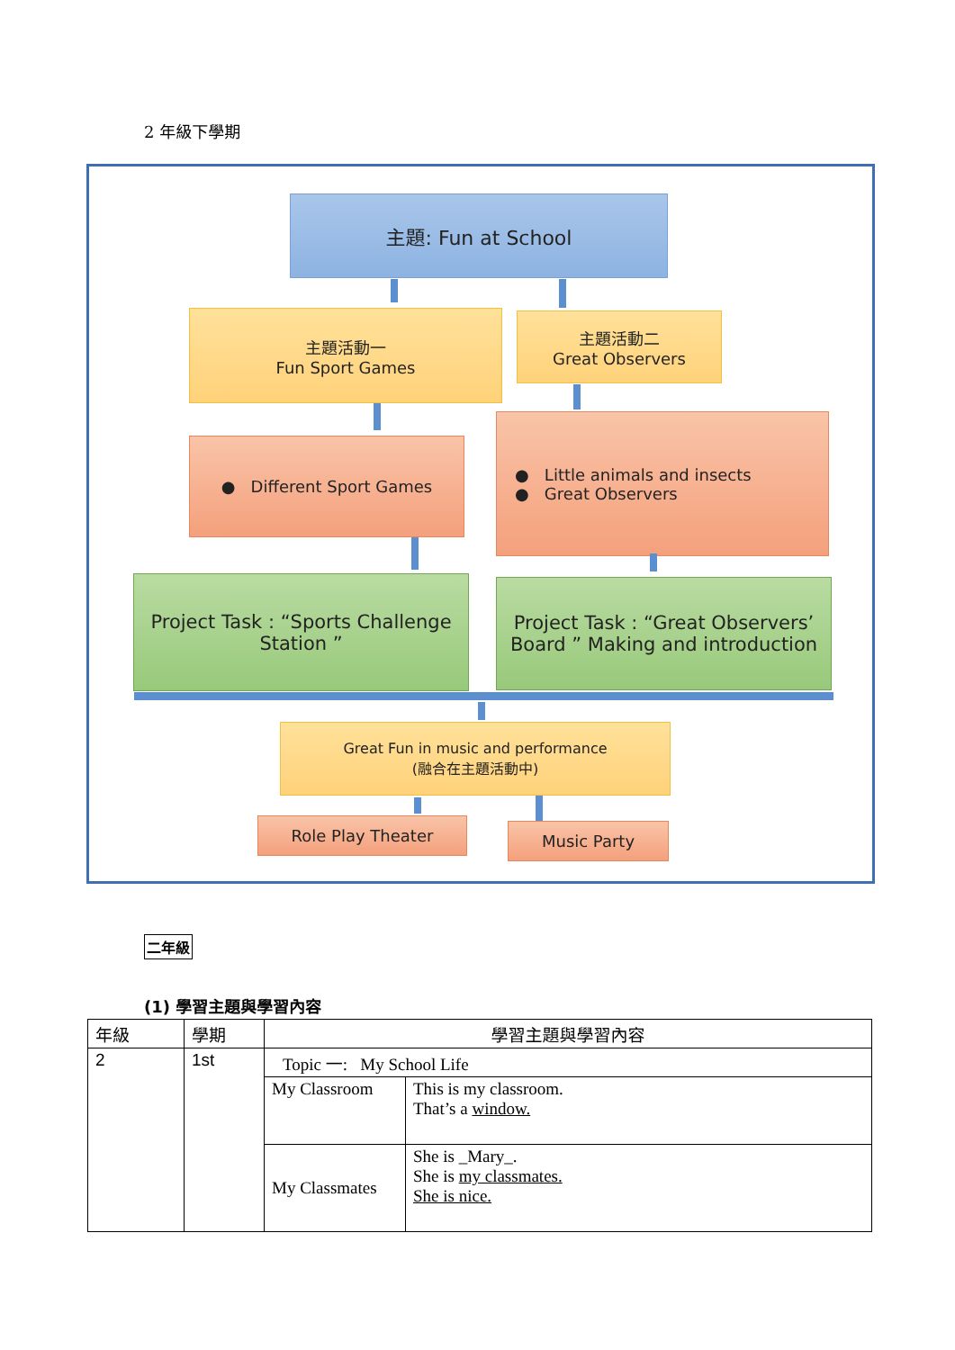2 年級下學期
主題: Fun at School
主題活動一
Fun Sport Games
主題活動二
Great Observers
● Different Sport Games
● Little animals and insects
● Great Observers
Project Task : “Sports Challenge Station ”
Project Task : “Great Observers’ Board ” Making and introduction
Great Fun in music and performance
(融合在主題活動中)
Role Play Theater Music Party
二年級
(1) 學習主題與學習內容
| 年級 | 學期 | 學習主題與學習內容 | |
| --- | --- | --- | --- |
| 2 | 1st | Topic 一: My School Life | |
| | | My Classroom | This is my classroom. That’s a window. |
| | | My Classmates | She is _Mary_. She is my classmates. She is nice. |